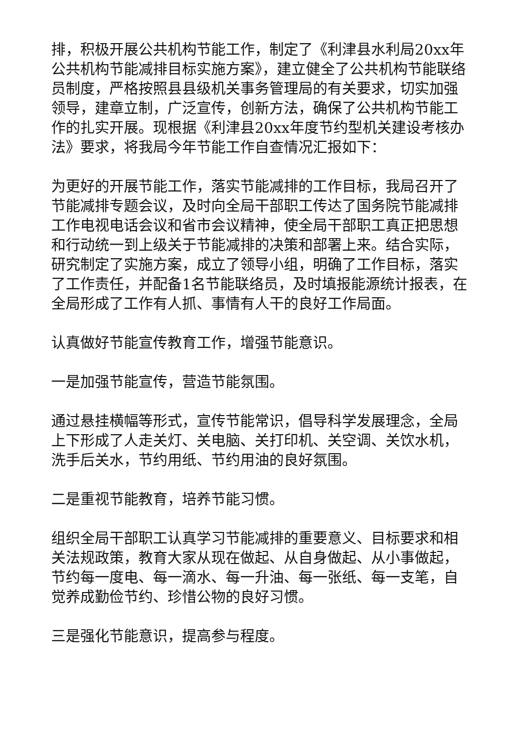排，积极开展公共机构节能工作，制定了《利津县水利局20xx年公共机构节能减排目标实施方案》，建立健全了公共机构节能联络员制度，严格按照县县级机关事务管理局的有关要求，切实加强领导，建章立制，广泛宣传，创新方法，确保了公共机构节能工作的扎实开展。现根据《利津县20xx年度节约型机关建设考核办法》要求，将我局今年节能工作自查情况汇报如下：
为更好的开展节能工作，落实节能减排的工作目标，我局召开了节能减排专题会议，及时向全局干部职工传达了国务院节能减排工作电视电话会议和省市会议精神，使全局干部职工真正把思想和行动统一到上级关于节能减排的决策和部署上来。结合实际，研究制定了实施方案，成立了领导小组，明确了工作目标，落实了工作责任，并配备1名节能联络员，及时填报能源统计报表，在全局形成了工作有人抓、事情有人干的良好工作局面。
认真做好节能宣传教育工作，增强节能意识。
一是加强节能宣传，营造节能氛围。
通过悬挂横幅等形式，宣传节能常识，倡导科学发展理念，全局上下形成了人走关灯、关电脑、关打印机、关空调、关饮水机，洗手后关水，节约用纸、节约用油的良好氛围。
二是重视节能教育，培养节能习惯。
组织全局干部职工认真学习节能减排的重要意义、目标要求和相关法规政策，教育大家从现在做起、从自身做起、从小事做起，节约每一度电、每一滴水、每一升油、每一张纸、每一支笔，自觉养成勤俭节约、珍惜公物的良好习惯。
三是强化节能意识，提高参与程度。